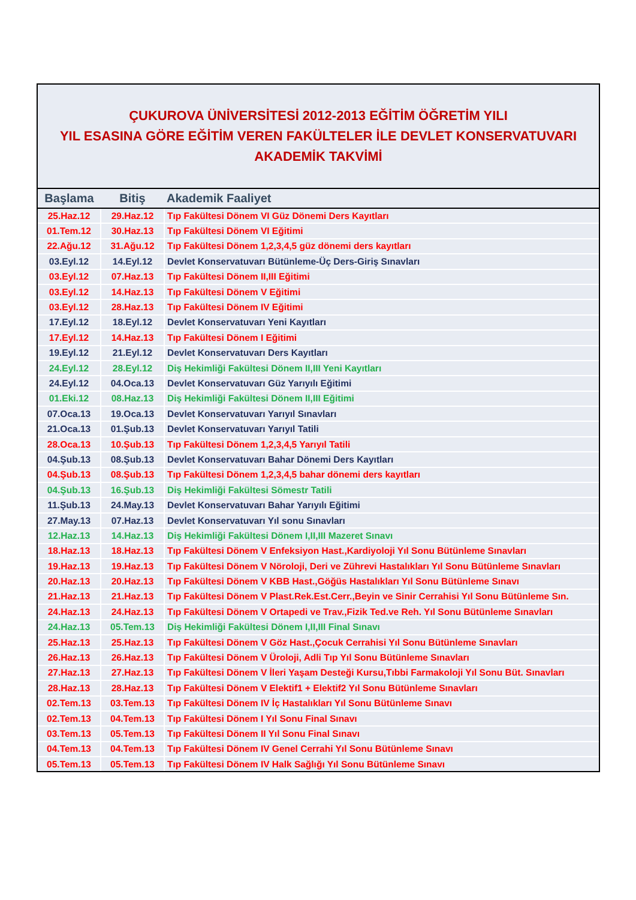ÇUKUROVA ÜNİVERSİTESİ 2012-2013 EĞİTİM ÖĞRETİM YILI
YIL ESASINA GÖRE EĞİTİM VEREN FAKÜLTELER İLE DEVLET KONSERVATUVARI
AKADEMİK TAKVİMİ
| Başlama | Bitiş | Akademik Faaliyet |
| --- | --- | --- |
| 25.Haz.12 | 29.Haz.12 | Tıp Fakültesi Dönem VI Güz Dönemi Ders Kayıtları |
| 01.Tem.12 | 30.Haz.13 | Tıp Fakültesi Dönem VI Eğitimi |
| 22.Ağu.12 | 31.Ağu.12 | Tıp Fakültesi Dönem 1,2,3,4,5 güz dönemi ders kayıtları |
| 03.Eyl.12 | 14.Eyl.12 | Devlet Konservatuvarı Bütünleme-Üç Ders-Giriş Sınavları |
| 03.Eyl.12 | 07.Haz.13 | Tıp Fakültesi Dönem II,III Eğitimi |
| 03.Eyl.12 | 14.Haz.13 | Tıp Fakültesi Dönem V Eğitimi |
| 03.Eyl.12 | 28.Haz.13 | Tıp Fakültesi Dönem IV Eğitimi |
| 17.Eyl.12 | 18.Eyl.12 | Devlet Konservatuvarı Yeni Kayıtları |
| 17.Eyl.12 | 14.Haz.13 | Tıp Fakültesi Dönem I Eğitimi |
| 19.Eyl.12 | 21.Eyl.12 | Devlet Konservatuvarı Ders Kayıtları |
| 24.Eyl.12 | 28.Eyl.12 | Diş Hekimliği Fakültesi Dönem II,III Yeni Kayıtları |
| 24.Eyl.12 | 04.Oca.13 | Devlet Konservatuvarı Güz Yarıyılı Eğitimi |
| 01.Eki.12 | 08.Haz.13 | Diş Hekimliği Fakültesi Dönem II,III Eğitimi |
| 07.Oca.13 | 19.Oca.13 | Devlet Konservatuvarı Yarıyıl Sınavları |
| 21.Oca.13 | 01.Şub.13 | Devlet Konservatuvarı Yarıyıl Tatili |
| 28.Oca.13 | 10.Şub.13 | Tıp Fakültesi Dönem 1,2,3,4,5 Yarıyıl Tatili |
| 04.Şub.13 | 08.Şub.13 | Devlet Konservatuvarı Bahar Dönemi Ders Kayıtları |
| 04.Şub.13 | 08.Şub.13 | Tıp Fakültesi Dönem 1,2,3,4,5 bahar dönemi ders kayıtları |
| 04.Şub.13 | 16.Şub.13 | Diş Hekimliği Fakültesi Sömestr Tatili |
| 11.Şub.13 | 24.May.13 | Devlet Konservatuvarı Bahar Yarıyılı Eğitimi |
| 27.May.13 | 07.Haz.13 | Devlet Konservatuvarı Yıl sonu Sınavları |
| 12.Haz.13 | 14.Haz.13 | Diş Hekimliği Fakültesi Dönem I,II,III Mazeret Sınavı |
| 18.Haz.13 | 18.Haz.13 | Tıp Fakültesi Dönem V Enfeksiyon Hast.,Kardiyoloji Yıl Sonu Bütünleme Sınavları |
| 19.Haz.13 | 19.Haz.13 | Tıp Fakültesi Dönem V Nöroloji, Deri ve Zührevi Hastalıkları Yıl Sonu Bütünleme Sınavları |
| 20.Haz.13 | 20.Haz.13 | Tıp Fakültesi Dönem V KBB Hast.,Göğüs Hastalıkları Yıl Sonu Bütünleme Sınavı |
| 21.Haz.13 | 21.Haz.13 | Tıp Fakültesi Dönem V Plast.Rek.Est.Cerr.,Beyin ve Sinir Cerrahisi Yıl Sonu Bütünleme Sın. |
| 24.Haz.13 | 24.Haz.13 | Tıp Fakültesi Dönem V Ortapedi ve Trav.,Fizik Ted.ve Reh. Yıl Sonu Bütünleme Sınavları |
| 24.Haz.13 | 05.Tem.13 | Diş Hekimliği Fakültesi Dönem I,II,III Final Sınavı |
| 25.Haz.13 | 25.Haz.13 | Tıp Fakültesi Dönem V Göz Hast.,Çocuk Cerrahisi Yıl Sonu Bütünleme Sınavları |
| 26.Haz.13 | 26.Haz.13 | Tıp Fakültesi Dönem V Üroloji, Adli Tıp Yıl Sonu Bütünleme Sınavları |
| 27.Haz.13 | 27.Haz.13 | Tıp Fakültesi Dönem V İleri Yaşam Desteği Kursu,Tıbbi Farmakoloji Yıl Sonu Büt. Sınavları |
| 28.Haz.13 | 28.Haz.13 | Tıp Fakültesi Dönem V Elektif1 + Elektif2 Yıl Sonu Bütünleme Sınavları |
| 02.Tem.13 | 03.Tem.13 | Tıp Fakültesi Dönem IV İç Hastalıkları Yıl Sonu Bütünleme Sınavı |
| 02.Tem.13 | 04.Tem.13 | Tıp Fakültesi Dönem I Yıl Sonu Final Sınavı |
| 03.Tem.13 | 05.Tem.13 | Tıp Fakültesi Dönem II Yıl Sonu Final Sınavı |
| 04.Tem.13 | 04.Tem.13 | Tıp Fakültesi Dönem IV Genel Cerrahi Yıl Sonu Bütünleme Sınavı |
| 05.Tem.13 | 05.Tem.13 | Tıp Fakültesi Dönem IV Halk Sağlığı Yıl Sonu Bütünleme Sınavı |